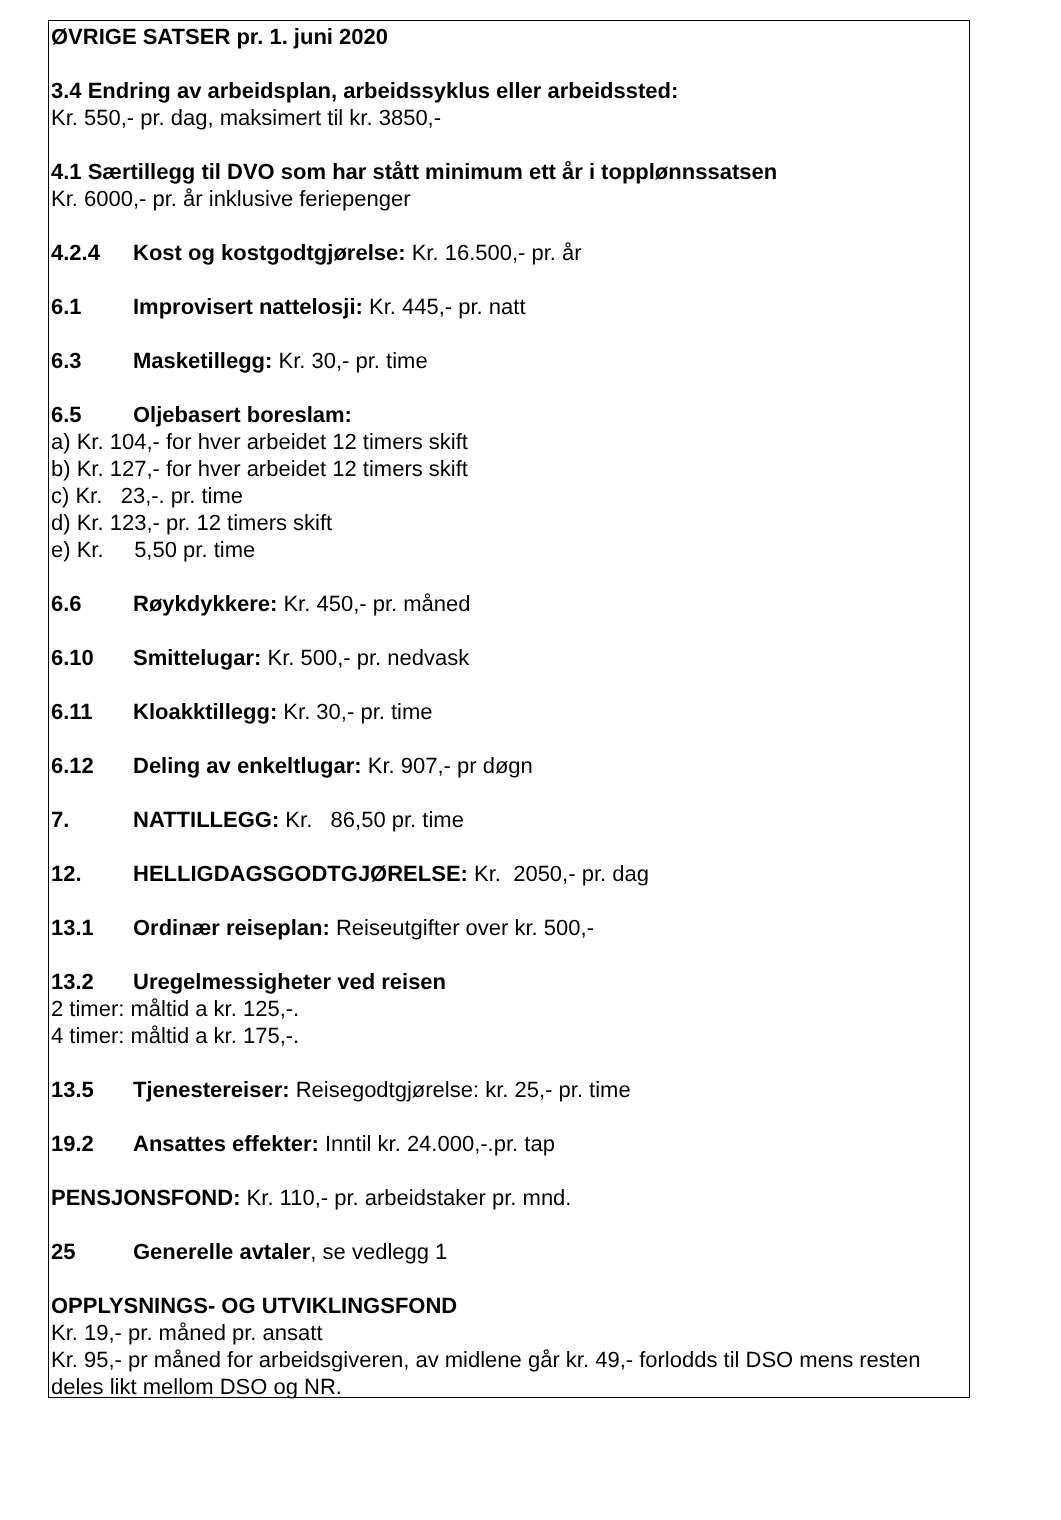ØVRIGE SATSER pr. 1. juni 2020
3.4 Endring av arbeidsplan, arbeidssyklus eller arbeidssted:
Kr. 550,- pr. dag, maksimert til kr. 3850,-
4.1 Særtillegg til DVO som har stått minimum ett år i topplønnssatsen
Kr. 6000,- pr. år inklusive feriepenger
4.2.4 Kost og kostgodtgjørelse: Kr. 16.500,- pr. år
6.1 Improvisert nattelosji: Kr. 445,- pr. natt
6.3 Masketillegg: Kr. 30,- pr. time
6.5 Oljebasert boreslam:
a) Kr. 104,- for hver arbeidet 12 timers skift
b) Kr. 127,- for hver arbeidet 12 timers skift
c) Kr. 23,-. pr. time
d) Kr. 123,- pr. 12 timers skift
e) Kr. 5,50 pr. time
6.6 Røykdykkere: Kr. 450,- pr. måned
6.10 Smittelugar: Kr. 500,- pr. nedvask
6.11 Kloakktillegg: Kr. 30,- pr. time
6.12 Deling av enkeltlugar: Kr. 907,- pr døgn
7. NATTILLEGG: Kr. 86,50 pr. time
12. HELLIGDAGSGODTGJØRELSE: Kr. 2050,- pr. dag
13.1 Ordinær reiseplan: Reiseutgifter over kr. 500,-
13.2 Uregelmessigheter ved reisen
2 timer: måltid a kr. 125,-.
4 timer: måltid a kr. 175,-.
13.5 Tjenestereiser: Reisegodtgjørelse: kr. 25,- pr. time
19.2 Ansattes effekter: Inntil kr. 24.000,-.pr. tap
PENSJONSFOND: Kr. 110,- pr. arbeidstaker pr. mnd.
25 Generelle avtaler, se vedlegg 1
OPPLYSNINGS- OG UTVIKLINGSFOND
Kr. 19,- pr. måned pr. ansatt
Kr. 95,- pr måned for arbeidsgiveren, av midlene går kr. 49,- forlodds til DSO mens resten deles likt mellom DSO og NR.